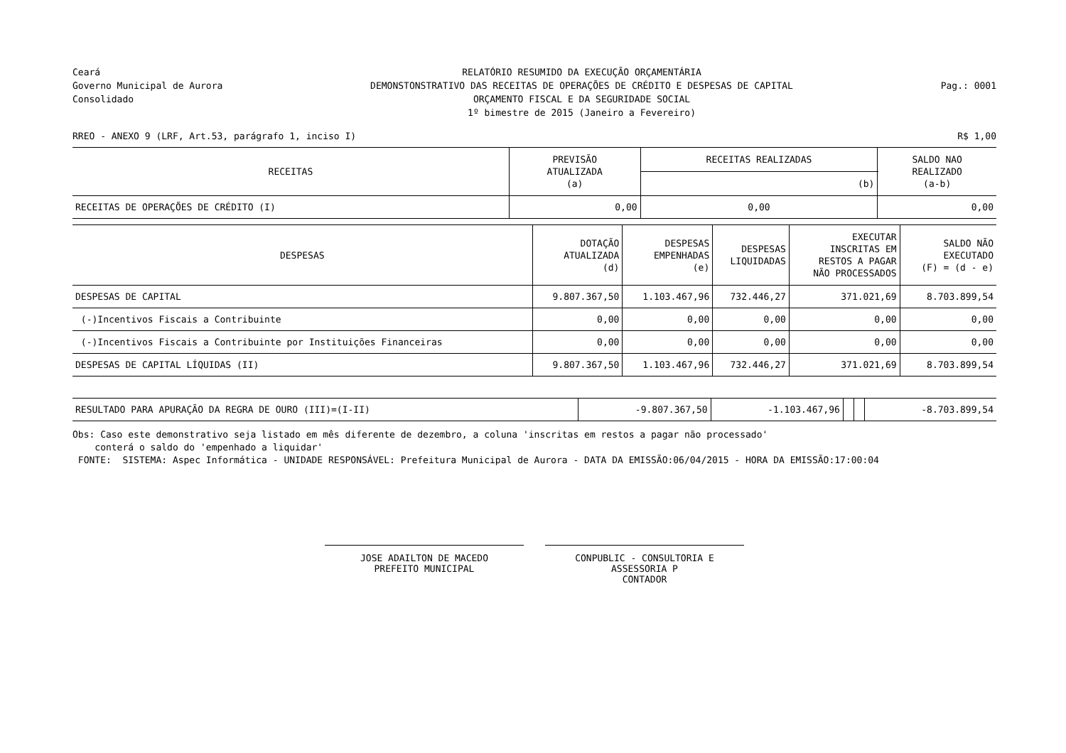Ceará
Governo Municipal de Aurora
Consolidado
RELATÓRIO RESUMIDO DA EXECUÇÃO ORÇAMENTÁRIA
DEMONSTONSTRATIVO DAS RECEITAS DE OPERAÇÕES DE CRÉDITO E DESPESAS DE CAPITAL
ORÇAMENTO FISCAL E DA SEGURIDADE SOCIAL
1º bimestre de 2015 (Janeiro a Fevereiro)
Pag.: 0001
RREO - ANEXO 9 (LRF, Art.53, parágrafo 1, inciso I) R$ 1,00
| RECEITAS | PREVISÃO ATUALIZADA (a) | RECEITAS REALIZADAS | SALDO NAO REALIZADO (a-b) |
| --- | --- | --- | --- |
| | | (b) | |
| RECEITAS DE OPERAÇÕES DE CRÉDITO (I) | 0,00 | 0,00 | 0,00 |
| DESPESAS | DOTAÇÃO ATUALIZADA (d) | DESPESAS EMPENHADAS (e) | DESPESAS LIQUIDADAS | EXECUTAR INSCRITAS EM RESTOS A PAGAR NÃO PROCESSADOS | SALDO NÃO EXECUTADO (F) = (d - e) |
| --- | --- | --- | --- | --- | --- |
| DESPESAS DE CAPITAL | 9.807.367,50 | 1.103.467,96 | 732.446,27 | 371.021,69 | 8.703.899,54 |
| (-)Incentivos Fiscais a Contribuinte | 0,00 | 0,00 | 0,00 | 0,00 | 0,00 |
| (-)Incentivos Fiscais a Contribuinte por Instituições Financeiras | 0,00 | 0,00 | 0,00 | 0,00 | 0,00 |
| DESPESAS DE CAPITAL LÍQUIDAS (II) | 9.807.367,50 | 1.103.467,96 | 732.446,27 | 371.021,69 | 8.703.899,54 |
| RESULTADO PARA APURAÇÃO DA REGRA DE OURO (III)=(I-II) | -9.807.367,50 | -1.103.467,96 | | | -8.703.899,54 |
Obs: Caso este demonstrativo seja listado em mês diferente de dezembro, a coluna 'inscritas em restos a pagar não processado'
conterá o saldo do 'empenhado a liquidar'
FONTE: SISTEMA: Aspec Informática - UNIDADE RESPONSÁVEL: Prefeitura Municipal de Aurora - DATA DA EMISSÃO:06/04/2015 - HORA DA EMISSÃO:17:00:04
JOSE ADAILTON DE MACEDO
PREFEITO MUNICIPAL
CONPUBLIC - CONSULTORIA E ASSESSORIA P
CONTADOR